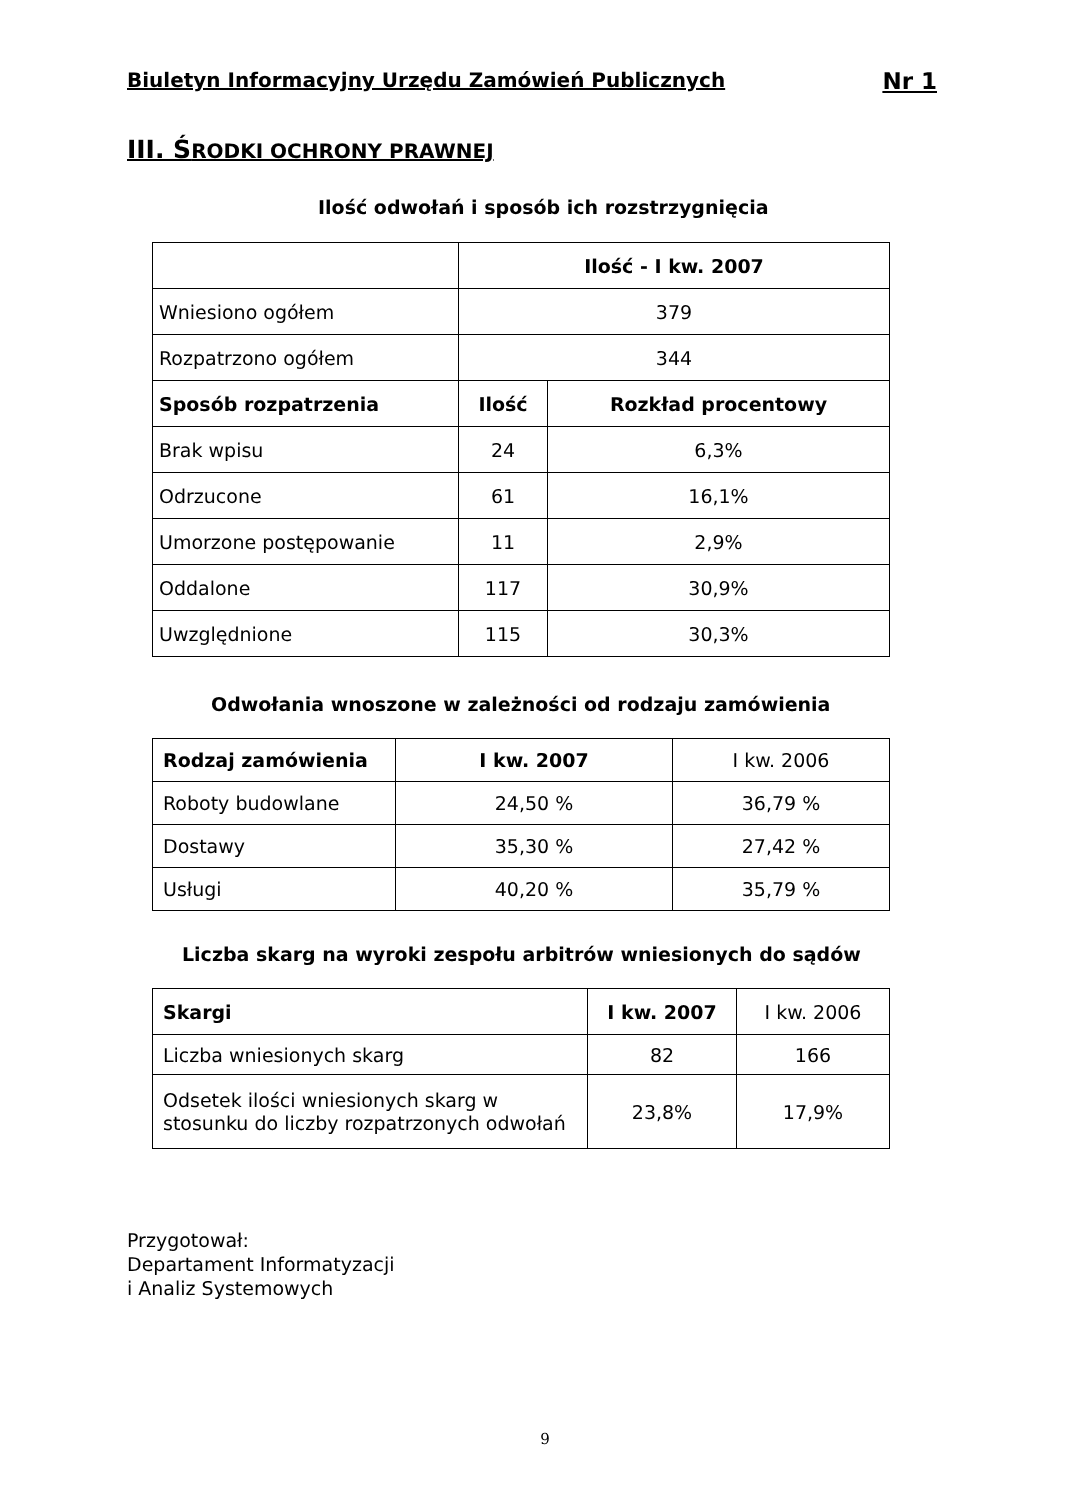Biuletyn Informacyjny Urzędu Zamówień Publicznych Nr 1
III. ŚRODKI OCHRONY PRAWNEJ
Ilość odwołań i sposób ich rozstrzygnięcia
| | Ilość - I kw. 2007 | |
| Wniesiono ogółem | 379 | |
| Rozpatrzono ogółem | 344 | |
| Sposób rozpatrzenia | Ilość | Rozkład procentowy |
| Brak wpisu | 24 | 6,3% |
| Odrzucone | 61 | 16,1% |
| Umorzone postępowanie | 11 | 2,9% |
| Oddalone | 117 | 30,9% |
| Uwzględnione | 115 | 30,3% |
Odwołania wnoszone w zależności od rodzaju zamówienia
| Rodzaj zamówienia | I kw. 2007 | I kw. 2006 |
| Roboty budowlane | 24,50 % | 36,79 % |
| Dostawy | 35,30 % | 27,42 % |
| Usługi | 40,20 % | 35,79 % |
Liczba skarg na wyroki zespołu arbitrów wniesionych do sądów
| Skargi | I kw. 2007 | I kw. 2006 |
| Liczba wniesionych skarg | 82 | 166 |
| Odsetek ilości wniesionych skarg w stosunku do liczby rozpatrzonych odwołań | 23,8% | 17,9% |
Przygotował:
Departament Informatyzacji
i Analiz Systemowych
9